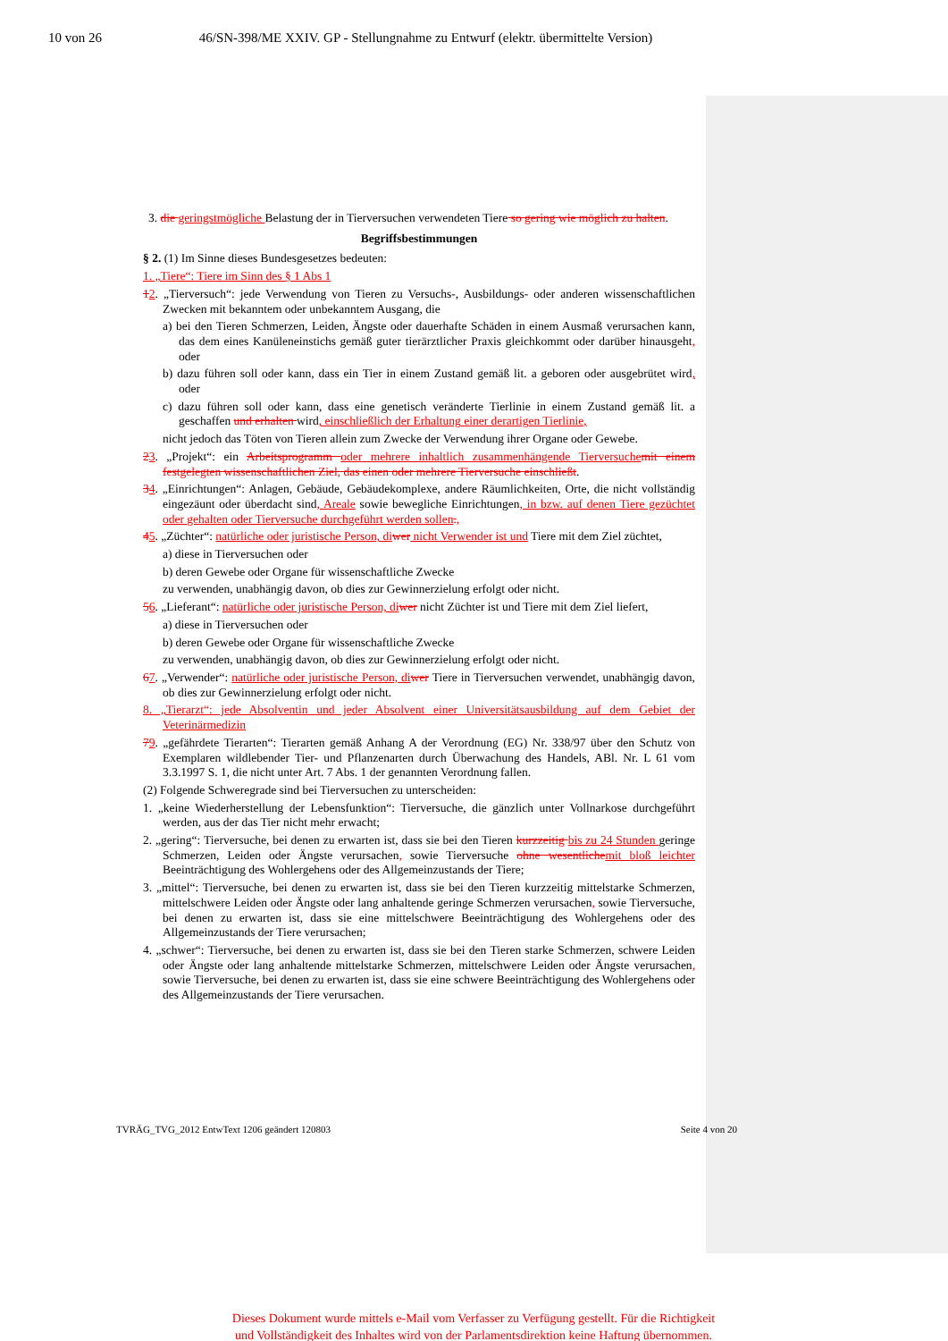10 von 26 46/SN-398/ME XXIV. GP - Stellungnahme zu Entwurf (elektr. übermittelte Version)
3. die geringstmögliche Belastung der in Tierversuchen verwendeten Tiere so gering wie möglich zu halten.
Begriffsbestimmungen
§ 2. (1) Im Sinne dieses Bundesgesetzes bedeuten:
1. „Tiere“: Tiere im Sinn des § 1 Abs 1
12. „Tierversuch“: jede Verwendung von Tieren zu Versuchs-, Ausbildungs- oder anderen wissenschaftlichen Zwecken mit bekanntem oder unbekanntem Ausgang, die
a) bei den Tieren Schmerzen, Leiden, Ängste oder dauerhafte Schäden in einem Ausmaß verursachen kann, das dem eines Kanüleneinstichs gemäß guter tierärztlicher Praxis gleichkommt oder darüber hinausgeht, oder
b) dazu führen soll oder kann, dass ein Tier in einem Zustand gemäß lit. a geboren oder ausgebrütet wird, oder
c) dazu führen soll oder kann, dass eine genetisch veränderte Tierlinie in einem Zustand gemäß lit. a geschaffen und erhalten wird, einschließlich der Erhaltung einer derartigen Tierlinie,
nicht jedoch das Töten von Tieren allein zum Zwecke der Verwendung ihrer Organe oder Gewebe.
23. „Projekt“: ein Arbeitsprogramm oder mehrere inhaltlich zusammenhängende Tierversuche mit einem festgelegten wissenschaftlichen Ziel, das einen oder mehrere Tierversuche einschließt.
34. „Einrichtungen“: Anlagen, Gebäude, Gebäudekomplexe, andere Räumlichkeiten, Orte, die nicht vollständig eingezäunt oder überdacht sind, Areale sowie bewegliche Einrichtungen, in bzw. auf denen Tiere gezüchtet oder gehalten oder Tierversuche durchgeführt werden sollen.,
45. „Züchter“: natürliche oder juristische Person, di wer nicht Verwender ist und Tiere mit dem Ziel züchtet,
a) diese in Tierversuchen oder
b) deren Gewebe oder Organe für wissenschaftliche Zwecke
zu verwenden, unabhängig davon, ob dies zur Gewinnerzielung erfolgt oder nicht.
56. „Lieferant“: natürliche oder juristische Person, di wer nicht Züchter ist und Tiere mit dem Ziel liefert,
a) diese in Tierversuchen oder
b) deren Gewebe oder Organe für wissenschaftliche Zwecke
zu verwenden, unabhängig davon, ob dies zur Gewinnerzielung erfolgt oder nicht.
67. „Verwender“: natürliche oder juristische Person, di wer Tiere in Tierversuchen verwendet, unabhängig davon, ob dies zur Gewinnerzielung erfolgt oder nicht.
8. „Tierarzt“: jede Absolventin und jeder Absolvent einer Universitätsausbildung auf dem Gebiet der Veterinärmedizin
79. „gefährdete Tierarten“: Tierarten gemäß Anhang A der Verordnung (EG) Nr. 338/97 über den Schutz von Exemplaren wildlebender Tier- und Pflanzenarten durch Überwachung des Handels, ABl. Nr. L 61 vom 3.3.1997 S. 1, die nicht unter Art. 7 Abs. 1 der genannten Verordnung fallen.
(2) Folgende Schweregrade sind bei Tierversuchen zu unterscheiden:
1. „keine Wiederherstellung der Lebensfunktion“: Tierversuche, die gänzlich unter Vollnarkose durchgeführt werden, aus der das Tier nicht mehr erwacht;
2. „gering“: Tierversuche, bei denen zu erwarten ist, dass sie bei den Tieren kurzzeitig bis zu 24 Stunden geringe Schmerzen, Leiden oder Ängste verursachen, sowie Tierversuche ohne wesentliche mit bloß leichter Beeinträchtigung des Wohlergehens oder des Allgemeinzustands der Tiere;
3. „mittel“: Tierversuche, bei denen zu erwarten ist, dass sie bei den Tieren kurzzeitig mittelstarke Schmerzen, mittelschwere Leiden oder Ängste oder lang anhaltende geringe Schmerzen verursachen, sowie Tierversuche, bei denen zu erwarten ist, dass sie eine mittelschwere Beeinträchtigung des Wohlergehens oder des Allgemeinzustands der Tiere verursachen;
4. „schwer“: Tierversuche, bei denen zu erwarten ist, dass sie bei den Tieren starke Schmerzen, schwere Leiden oder Ängste oder lang anhaltende mittelstarke Schmerzen, mittelschwere Leiden oder Ängste verursachen, sowie Tierversuche, bei denen zu erwarten ist, dass sie eine schwere Beeinträchtigung des Wohlergehens oder des Allgemeinzustands der Tiere verursachen.
TVRÄG_TVG_2012 EntwText 1206 geändert 120803 Seite 4 von 20
Dieses Dokument wurde mittels e-Mail vom Verfasser zu Verfügung gestellt. Für die Richtigkeit
und Vollständigkeit des Inhaltes wird von der Parlamentsdirektion keine Haftung übernommen.